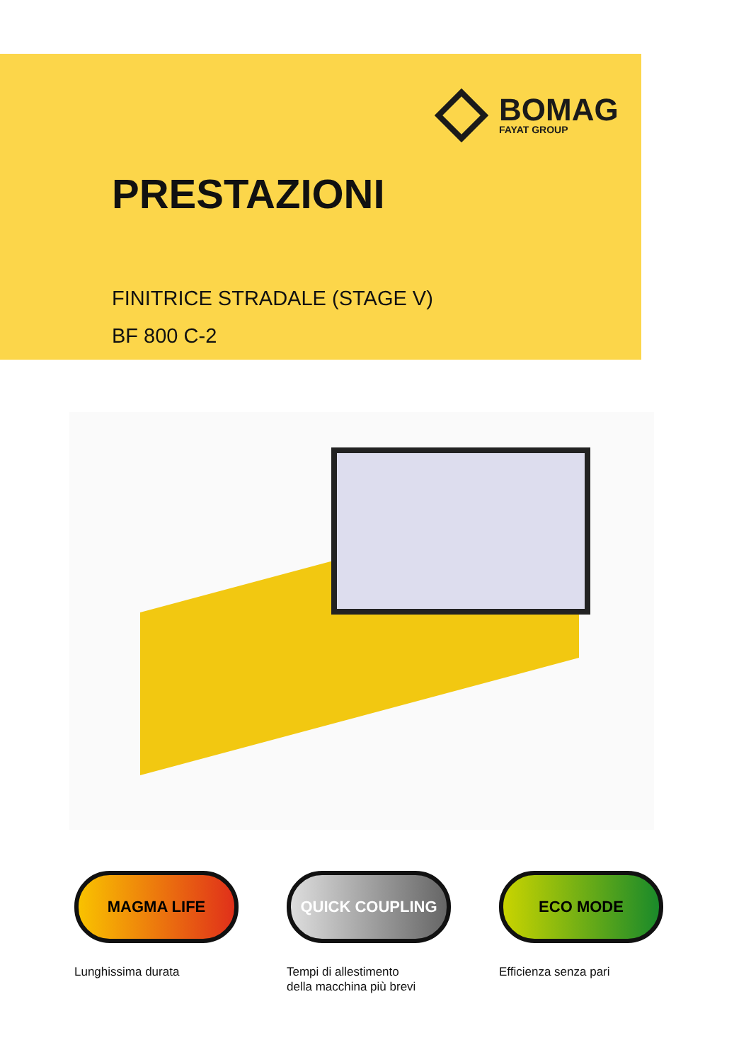BOMAG
FAYAT GROUP
PRESTAZIONI
FINITRICE STRADALE (STAGE V)
BF 800 C-2
MAGMA LIFE
Lunghissima durata
QUICK COUPLING
Tempi di allestimento
della macchina più brevi
ECO MODE
Efficienza senza pari